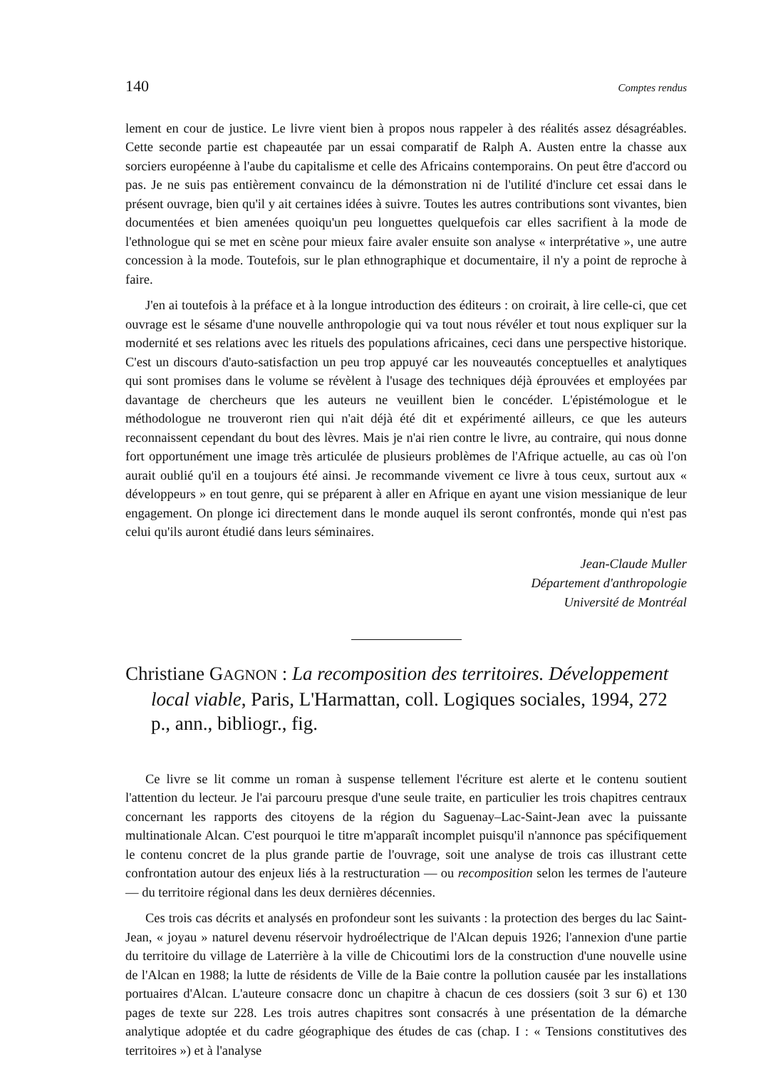140 Comptes rendus
lement en cour de justice. Le livre vient bien à propos nous rappeler à des réalités assez désagréables. Cette seconde partie est chapeautée par un essai comparatif de Ralph A. Austen entre la chasse aux sorciers européenne à l'aube du capitalisme et celle des Africains contemporains. On peut être d'accord ou pas. Je ne suis pas entièrement convaincu de la démonstration ni de l'utilité d'inclure cet essai dans le présent ouvrage, bien qu'il y ait certaines idées à suivre. Toutes les autres contributions sont vivantes, bien documentées et bien amenées quoiqu'un peu longuettes quelquefois car elles sacrifient à la mode de l'ethnologue qui se met en scène pour mieux faire avaler ensuite son analyse « interprétative », une autre concession à la mode. Toutefois, sur le plan ethnographique et documentaire, il n'y a point de reproche à faire.
J'en ai toutefois à la préface et à la longue introduction des éditeurs : on croirait, à lire celle-ci, que cet ouvrage est le sésame d'une nouvelle anthropologie qui va tout nous révéler et tout nous expliquer sur la modernité et ses relations avec les rituels des populations africaines, ceci dans une perspective historique. C'est un discours d'auto-satisfaction un peu trop appuyé car les nouveautés conceptuelles et analytiques qui sont promises dans le volume se révèlent à l'usage des techniques déjà éprouvées et employées par davantage de chercheurs que les auteurs ne veuillent bien le concéder. L'épistémologue et le méthodologue ne trouveront rien qui n'ait déjà été dit et expérimenté ailleurs, ce que les auteurs reconnaissent cependant du bout des lèvres. Mais je n'ai rien contre le livre, au contraire, qui nous donne fort opportunément une image très articulée de plusieurs problèmes de l'Afrique actuelle, au cas où l'on aurait oublié qu'il en a toujours été ainsi. Je recommande vivement ce livre à tous ceux, surtout aux « développeurs » en tout genre, qui se préparent à aller en Afrique en ayant une vision messianique de leur engagement. On plonge ici directement dans le monde auquel ils seront confrontés, monde qui n'est pas celui qu'ils auront étudié dans leurs séminaires.
Jean-Claude Muller
Département d'anthropologie
Université de Montréal
Christiane GAGNON : La recomposition des territoires. Développement local viable, Paris, L'Harmattan, coll. Logiques sociales, 1994, 272 p., ann., bibliogr., fig.
Ce livre se lit comme un roman à suspense tellement l'écriture est alerte et le contenu soutient l'attention du lecteur. Je l'ai parcouru presque d'une seule traite, en particulier les trois chapitres centraux concernant les rapports des citoyens de la région du Saguenay–Lac-Saint-Jean avec la puissante multinationale Alcan. C'est pourquoi le titre m'apparaît incomplet puisqu'il n'annonce pas spécifiquement le contenu concret de la plus grande partie de l'ouvrage, soit une analyse de trois cas illustrant cette confrontation autour des enjeux liés à la restructuration — ou recomposition selon les termes de l'auteure — du territoire régional dans les deux dernières décennies.
Ces trois cas décrits et analysés en profondeur sont les suivants : la protection des berges du lac Saint-Jean, « joyau » naturel devenu réservoir hydroélectrique de l'Alcan depuis 1926; l'annexion d'une partie du territoire du village de Laterrière à la ville de Chicoutimi lors de la construction d'une nouvelle usine de l'Alcan en 1988; la lutte de résidents de Ville de la Baie contre la pollution causée par les installations portuaires d'Alcan. L'auteure consacre donc un chapitre à chacun de ces dossiers (soit 3 sur 6) et 130 pages de texte sur 228. Les trois autres chapitres sont consacrés à une présentation de la démarche analytique adoptée et du cadre géographique des études de cas (chap. I : « Tensions constitutives des territoires ») et à l'analyse